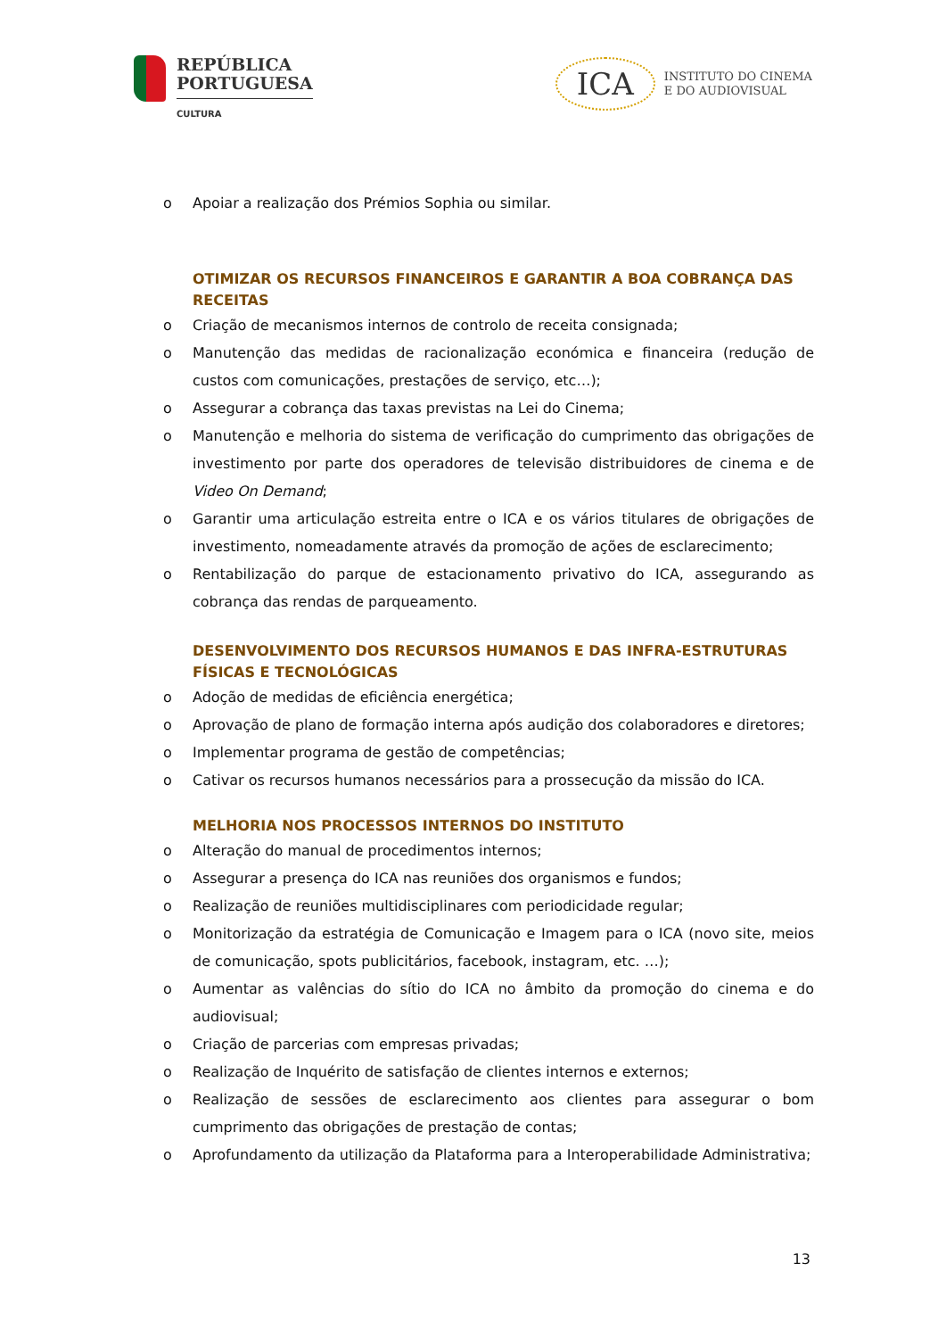REPÚBLICA
PORTUGUESA
CULTURA
ICA
INSTITUTO DO CINEMA
E DO AUDIOVISUAL
o Apoiar a realização dos Prémios Sophia ou similar.
OTIMIZAR OS RECURSOS FINANCEIROS E GARANTIR A BOA COBRANÇA DAS RECEITAS
o Criação de mecanismos internos de controlo de receita consignada;
o Manutenção das medidas de racionalização económica e financeira (redução de custos com comunicações, prestações de serviço, etc…);
o Assegurar a cobrança das taxas previstas na Lei do Cinema;
o Manutenção e melhoria do sistema de verificação do cumprimento das obrigações de investimento por parte dos operadores de televisão distribuidores de cinema e de Video On Demand;
o Garantir uma articulação estreita entre o ICA e os vários titulares de obrigações de investimento, nomeadamente através da promoção de ações de esclarecimento;
o Rentabilização do parque de estacionamento privativo do ICA, assegurando as cobrança das rendas de parqueamento.
DESENVOLVIMENTO DOS RECURSOS HUMANOS E DAS INFRA-ESTRUTURAS FÍSICAS E TECNOLÓGICAS
o Adoção de medidas de eficiência energética;
o Aprovação de plano de formação interna após audição dos colaboradores e diretores;
o Implementar programa de gestão de competências;
o Cativar os recursos humanos necessários para a prossecução da missão do ICA.
MELHORIA NOS PROCESSOS INTERNOS DO INSTITUTO
o Alteração do manual de procedimentos internos;
o Assegurar a presença do ICA nas reuniões dos organismos e fundos;
o Realização de reuniões multidisciplinares com periodicidade regular;
o Monitorização da estratégia de Comunicação e Imagem para o ICA (novo site, meios de comunicação, spots publicitários, facebook, instagram, etc. …);
o Aumentar as valências do sítio do ICA no âmbito da promoção do cinema e do audiovisual;
o Criação de parcerias com empresas privadas;
o Realização de Inquérito de satisfação de clientes internos e externos;
o Realização de sessões de esclarecimento aos clientes para assegurar o bom cumprimento das obrigações de prestação de contas;
o Aprofundamento da utilização da Plataforma para a Interoperabilidade Administrativa;
13